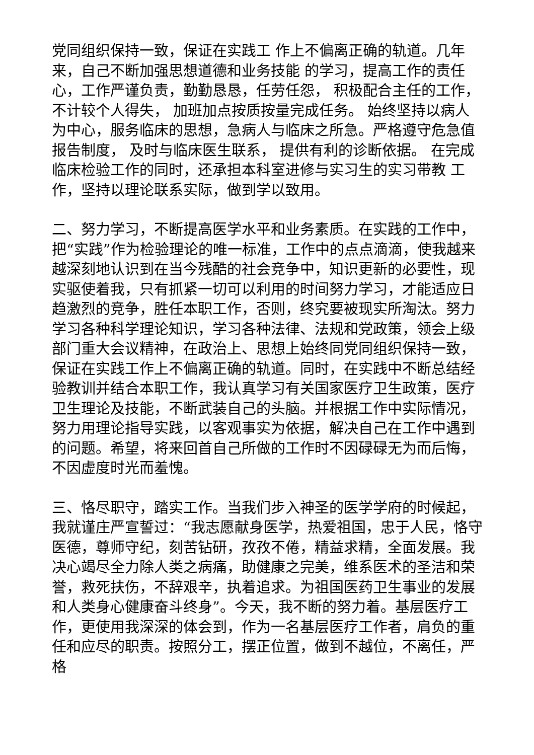党同组织保持一致，保证在实践工 作上不偏离正确的轨道。几年来，自己不断加强思想道德和业务技能 的学习，提高工作的责任心，工作严谨负责，勤勤恳恳，任劳任怨， 积极配合主任的工作， 不计较个人得失， 加班加点按质按量完成任务。 始终坚持以病人为中心，服务临床的思想，急病人与临床之所急。严格遵守危急值报告制度， 及时与临床医生联系， 提供有利的诊断依据。 在完成临床检验工作的同时，还承担本科室进修与实习生的实习带教 工作，坚持以理论联系实际，做到学以致用。
二、努力学习，不断提高医学水平和业务素质。在实践的工作中，把“实践”作为检验理论的唯一标准，工作中的点点滴滴，使我越来越深刻地认识到在当今残酷的社会竞争中，知识更新的必要性，现实驱使着我，只有抓紧一切可以利用的时间努力学习，才能适应日趋激烈的竞争，胜任本职工作，否则，终究要被现实所淘汰。努力学习各种科学理论知识，学习各种法律、法规和党政策，领会上级部门重大会议精神，在政治上、思想上始终同党同组织保持一致，保证在实践工作上不偏离正确的轨道。同时，在实践中不断总结经验教训并结合本职工作，我认真学习有关国家医疗卫生政策，医疗卫生理论及技能，不断武装自己的头脑。并根据工作中实际情况，努力用理论指导实践，以客观事实为依据，解决自己在工作中遇到的问题。希望，将来回首自己所做的工作时不因碌碌无为而后悔，不因虚度时光而羞愧。
三、恪尽职守，踏实工作。当我们步入神圣的医学学府的时候起，我就谨庄严宣誓过：“我志愿献身医学，热爱祖国，忠于人民，恪守医德，尊师守纪，刻苦钻研，孜孜不倦，精益求精，全面发展。我决心竭尽全力除人类之病痛，助健康之完美，维系医术的圣洁和荣誉，救死扶伤，不辞艰辛，执着追求。为祖国医药卫生事业的发展和人类身心健康奋斗终身”。今天，我不断的努力着。基层医疗工作，更使用我深深的体会到，作为一名基层医疗工作者，肩负的重任和应尽的职责。按照分工，摆正位置，做到不越位，不离任，严格